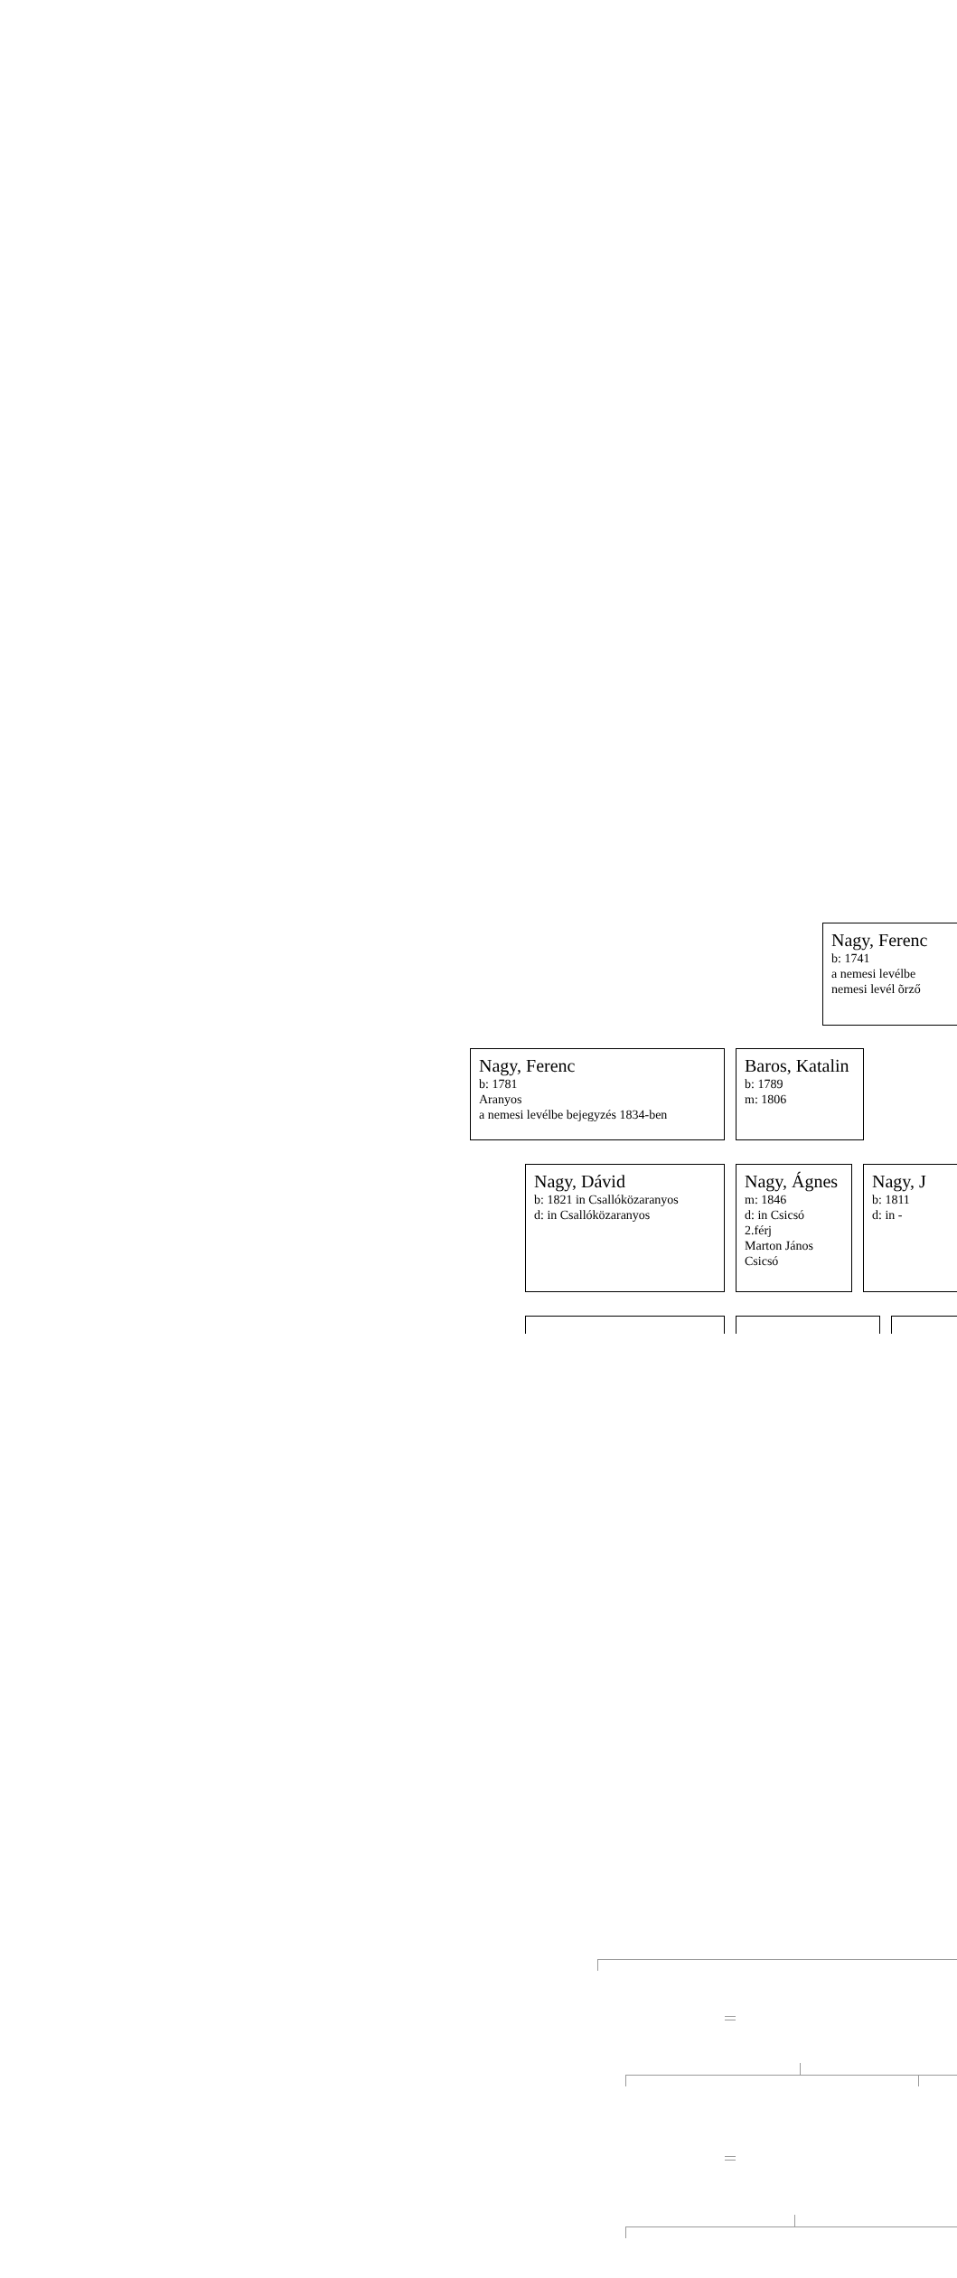Nagy, Ferenc
b: 1741
a nemesi levélbe
nemesi levél õrző
Nagy, Ferenc
b: 1781
Aranyos
a nemesi levélbe bejegyzés 1834-ben
Baros, Katalin
b: 1789
m: 1806
Nagy, Dávid
b: 1821 in Csallóközaranyos
d: in Csallóközaranyos
Nagy, Ágnes
m: 1846
d: in Csicsó
2.férj
Marton János
Csicsó
Nagy, J
b: 1811
d: in -